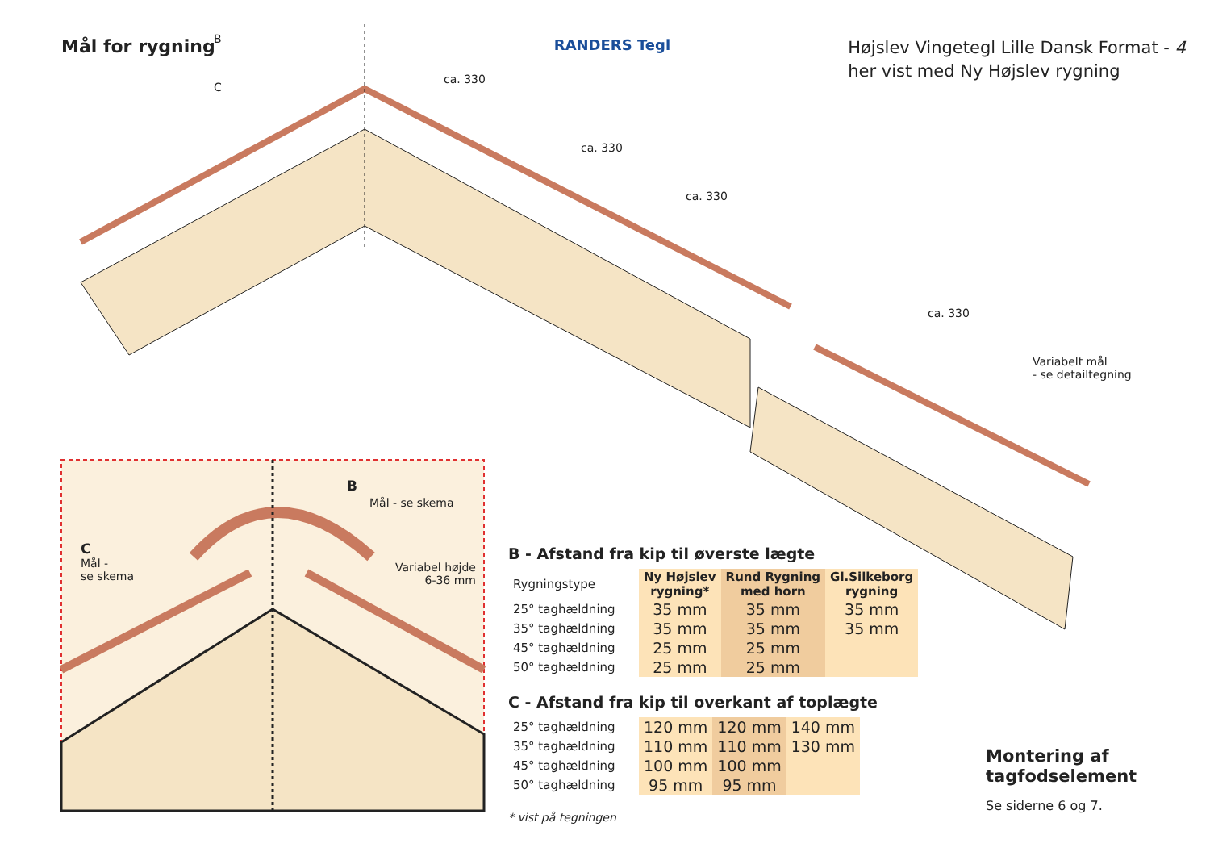Mål for rygning
RANDERS Tegl
Højslev Vingetegl Lille Dansk Format - 4
her vist med Ny Højslev rygning
B
C
ca. 330
ca. 330
ca. 330
ca. 330
Variabelt mål
- se detailtegning
B
Mål - se skema
C
Mål -
se skema
Variabel højde
6-36 mm
B - Afstand fra kip til øverste lægte
| Rygningstype | Ny Højslev rygning* | Rund Rygning med horn | Gl.Silkeborg rygning |
| 25° taghældning | 35 mm | 35 mm | 35 mm |
| 35° taghældning | 35 mm | 35 mm | 35 mm |
| 45° taghældning | 25 mm | 25 mm | |
| 50° taghældning | 25 mm | 25 mm | |
C - Afstand fra kip til overkant af toplægte
| 25° taghældning | 120 mm | 120 mm | 140 mm |
| 35° taghældning | 110 mm | 110 mm | 130 mm |
| 45° taghældning | 100 mm | 100 mm | |
| 50° taghældning | 95 mm | 95 mm | |
* vist på tegningen
Montering af
tagfodselement
Se siderne 6 og 7.